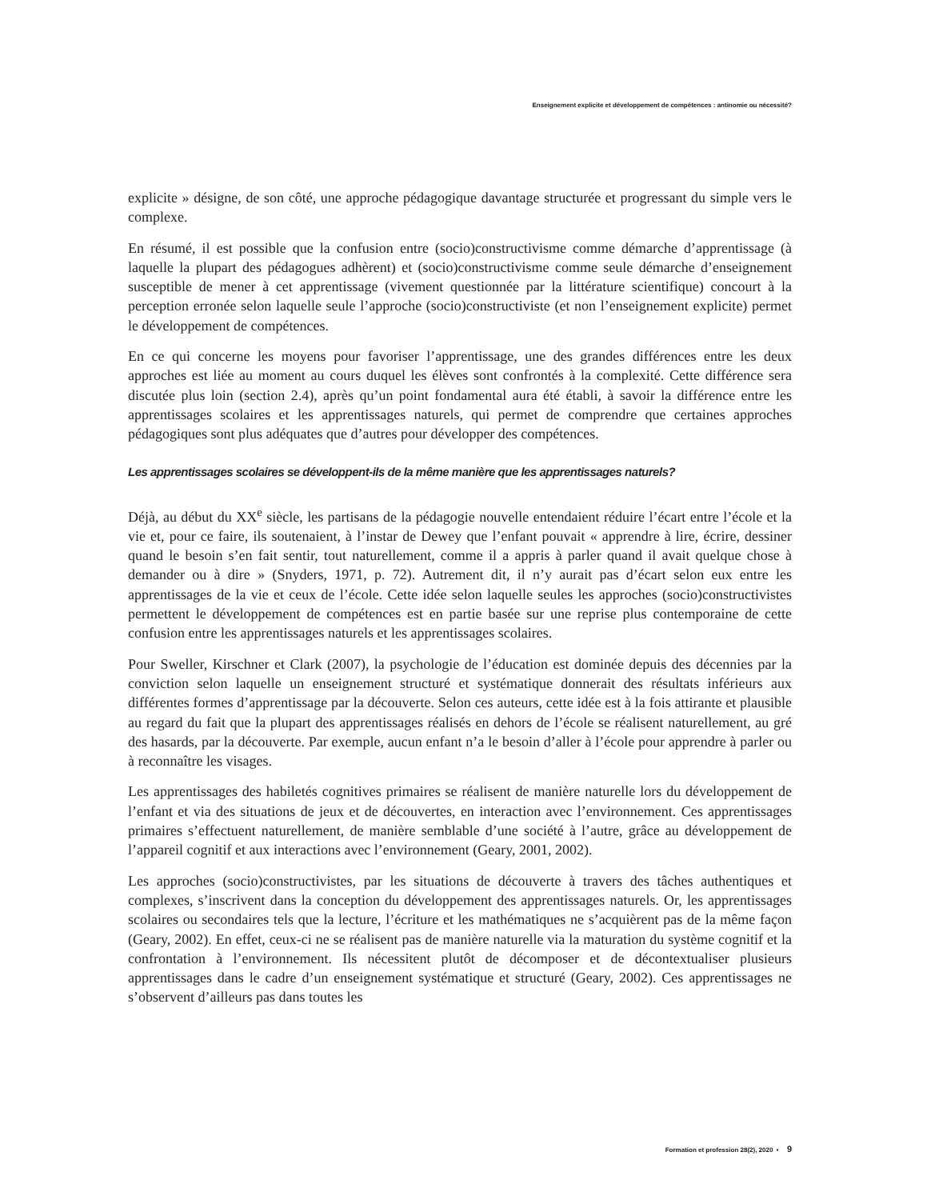Enseignement explicite et développement de compétences : antinomie ou nécessité?
explicite » désigne, de son côté, une approche pédagogique davantage structurée et progressant du simple vers le complexe.
En résumé, il est possible que la confusion entre (socio)constructivisme comme démarche d’apprentissage (à laquelle la plupart des pédagogues adhèrent) et (socio)constructivisme comme seule démarche d’enseignement susceptible de mener à cet apprentissage (vivement questionnée par la littérature scientifique) concourt à la perception erronée selon laquelle seule l’approche (socio)constructiviste (et non l’enseignement explicite) permet le développement de compétences.
En ce qui concerne les moyens pour favoriser l’apprentissage, une des grandes différences entre les deux approches est liée au moment au cours duquel les élèves sont confrontés à la complexité. Cette différence sera discutée plus loin (section 2.4), après qu’un point fondamental aura été établi, à savoir la différence entre les apprentissages scolaires et les apprentissages naturels, qui permet de comprendre que certaines approches pédagogiques sont plus adéquates que d’autres pour développer des compétences.
Les apprentissages scolaires se développent-ils de la même manière que les apprentissages naturels?
Déjà, au début du XX<sup>e</sup> siècle, les partisans de la pédagogie nouvelle entendaient réduire l’écart entre l’école et la vie et, pour ce faire, ils soutenaient, à l’instar de Dewey que l’enfant pouvait « apprendre à lire, écrire, dessiner quand le besoin s’en fait sentir, tout naturellement, comme il a appris à parler quand il avait quelque chose à demander ou à dire » (Snyders, 1971, p. 72). Autrement dit, il n’y aurait pas d’écart selon eux entre les apprentissages de la vie et ceux de l’école. Cette idée selon laquelle seules les approches (socio)constructivistes permettent le développement de compétences est en partie basée sur une reprise plus contemporaine de cette confusion entre les apprentissages naturels et les apprentissages scolaires.
Pour Sweller, Kirschner et Clark (2007), la psychologie de l’éducation est dominée depuis des décennies par la conviction selon laquelle un enseignement structuré et systématique donnerait des résultats inférieurs aux différentes formes d’apprentissage par la découverte. Selon ces auteurs, cette idée est à la fois attirante et plausible au regard du fait que la plupart des apprentissages réalisés en dehors de l’école se réalisent naturellement, au gré des hasards, par la découverte. Par exemple, aucun enfant n’a le besoin d’aller à l’école pour apprendre à parler ou à reconnaître les visages.
Les apprentissages des habiletés cognitives primaires se réalisent de manière naturelle lors du développement de l’enfant et via des situations de jeux et de découvertes, en interaction avec l’environnement. Ces apprentissages primaires s’effectuent naturellement, de manière semblable d’une société à l’autre, grâce au développement de l’appareil cognitif et aux interactions avec l’environnement (Geary, 2001, 2002).
Les approches (socio)constructivistes, par les situations de découverte à travers des tâches authentiques et complexes, s’inscrivent dans la conception du développement des apprentissages naturels. Or, les apprentissages scolaires ou secondaires tels que la lecture, l’écriture et les mathématiques ne s’acquièrent pas de la même façon (Geary, 2002). En effet, ceux-ci ne se réalisent pas de manière naturelle via la maturation du système cognitif et la confrontation à l’environnement. Ils nécessitent plutôt de décomposer et de décontextualiser plusieurs apprentissages dans le cadre d’un enseignement systématique et structuré (Geary, 2002). Ces apprentissages ne s’observent d’ailleurs pas dans toutes les
Formation et profession 28(2), 2020 • 9